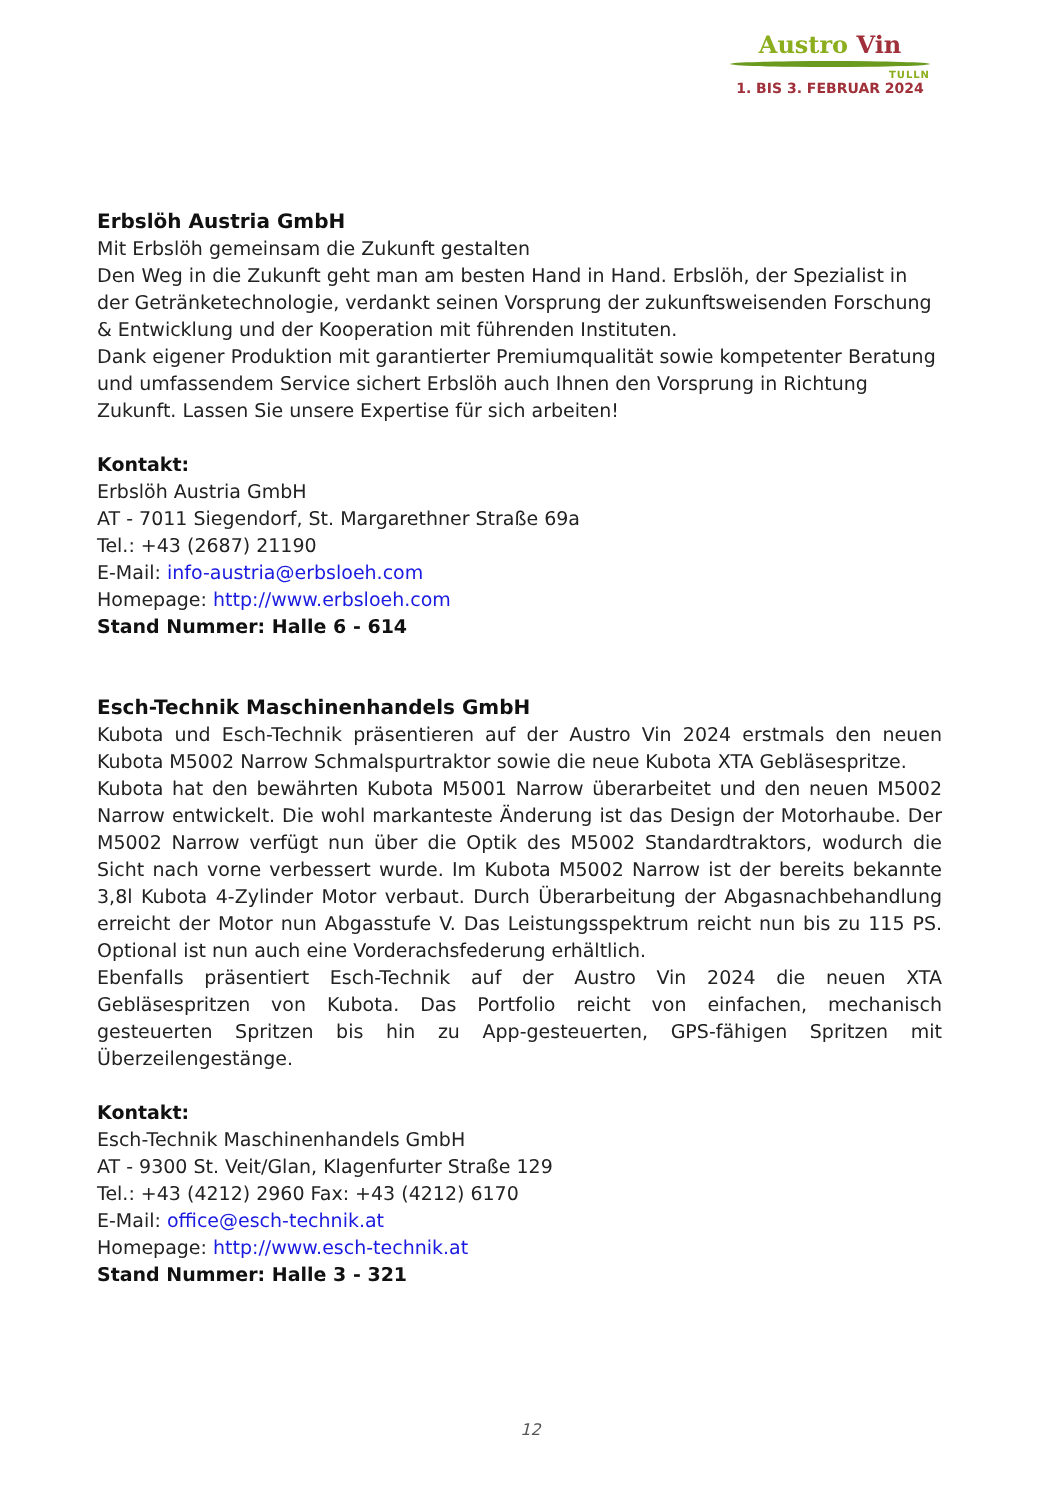Austro Vin
TULLN
1. BIS 3. FEBRUAR 2024
Erbslöh Austria GmbH
Mit Erbslöh gemeinsam die Zukunft gestalten
Den Weg in die Zukunft geht man am besten Hand in Hand. Erbslöh, der Spezialist in der Getränketechnologie, verdankt seinen Vorsprung der zukunftsweisenden Forschung & Entwicklung und der Kooperation mit führenden Instituten.
Dank eigener Produktion mit garantierter Premiumqualität sowie kompetenter Beratung und umfassendem Service sichert Erbslöh auch Ihnen den Vorsprung in Richtung Zukunft. Lassen Sie unsere Expertise für sich arbeiten!
Kontakt:
Erbslöh Austria GmbH
AT - 7011 Siegendorf, St. Margarethner Straße 69a
Tel.: +43 (2687) 21190
E-Mail: info-austria@erbsloeh.com
Homepage: http://www.erbsloeh.com
Stand Nummer: Halle 6 - 614
Esch-Technik Maschinenhandels GmbH
Kubota und Esch-Technik präsentieren auf der Austro Vin 2024 erstmals den neuen Kubota M5002 Narrow Schmalspurtraktor sowie die neue Kubota XTA Gebläsespritze.
Kubota hat den bewährten Kubota M5001 Narrow überarbeitet und den neuen M5002 Narrow entwickelt. Die wohl markanteste Änderung ist das Design der Motorhaube. Der M5002 Narrow verfügt nun über die Optik des M5002 Standardtraktors, wodurch die Sicht nach vorne verbessert wurde. Im Kubota M5002 Narrow ist der bereits bekannte 3,8l Kubota 4-Zylinder Motor verbaut. Durch Überarbeitung der Abgasnachbehandlung erreicht der Motor nun Abgasstufe V. Das Leistungsspektrum reicht nun bis zu 115 PS. Optional ist nun auch eine Vorderachsfederung erhältlich.
Ebenfalls präsentiert Esch-Technik auf der Austro Vin 2024 die neuen XTA Gebläsespritzen von Kubota. Das Portfolio reicht von einfachen, mechanisch gesteuerten Spritzen bis hin zu App-gesteuerten, GPS-fähigen Spritzen mit Überzeilengestänge.
Kontakt:
Esch-Technik Maschinenhandels GmbH
AT - 9300 St. Veit/Glan, Klagenfurter Straße 129
Tel.: +43 (4212) 2960 Fax: +43 (4212) 6170
E-Mail: office@esch-technik.at
Homepage: http://www.esch-technik.at
Stand Nummer: Halle 3 - 321
12